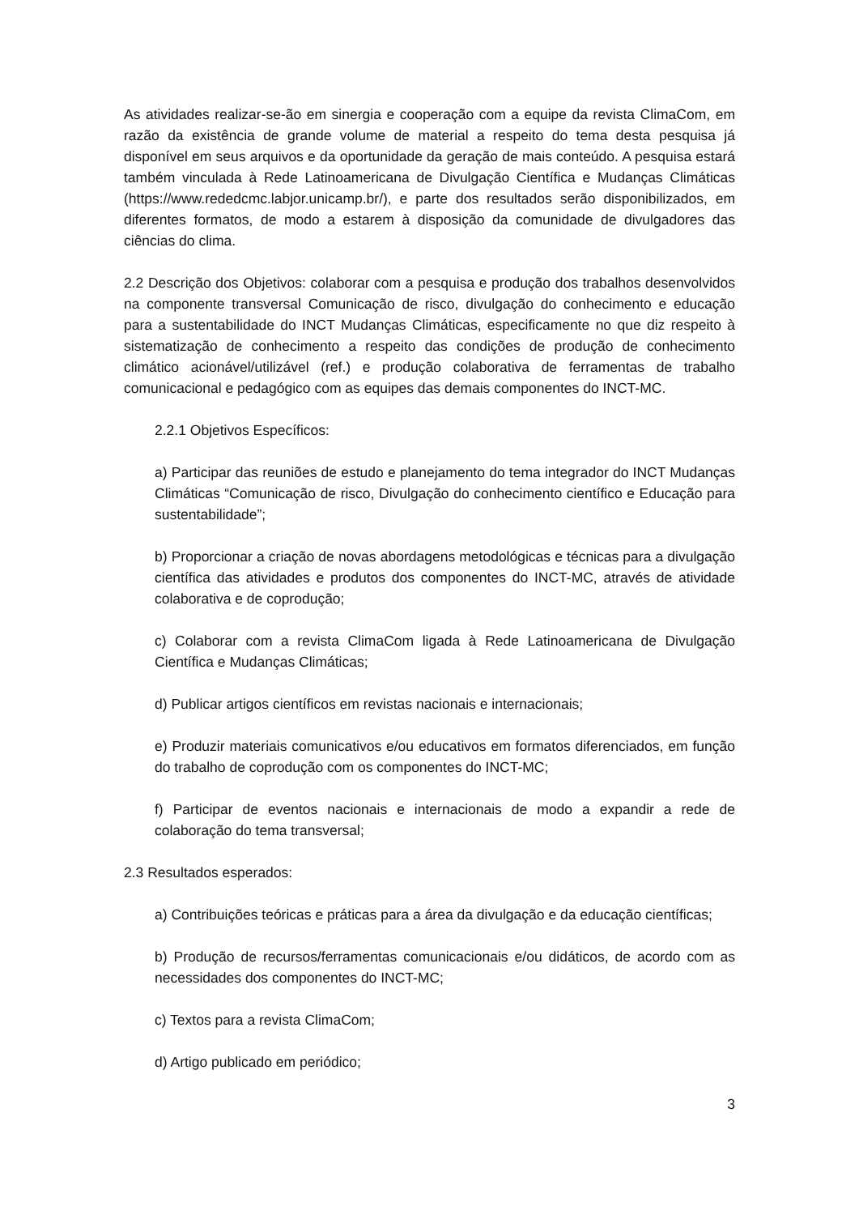As atividades realizar-se-ão em sinergia e cooperação com a equipe da revista ClimaCom, em razão da existência de grande volume de material a respeito do tema desta pesquisa já disponível em seus arquivos e da oportunidade da geração de mais conteúdo. A pesquisa estará também vinculada à Rede Latinoamericana de Divulgação Científica e Mudanças Climáticas (https://www.rededcmc.labjor.unicamp.br/), e parte dos resultados serão disponibilizados, em diferentes formatos, de modo a estarem à disposição da comunidade de divulgadores das ciências do clima.
2.2 Descrição dos Objetivos: colaborar com a pesquisa e produção dos trabalhos desenvolvidos na componente transversal Comunicação de risco, divulgação do conhecimento e educação para a sustentabilidade do INCT Mudanças Climáticas, especificamente no que diz respeito à sistematização de conhecimento a respeito das condições de produção de conhecimento climático acionável/utilizável (ref.) e produção colaborativa de ferramentas de trabalho comunicacional e pedagógico com as equipes das demais componentes do INCT-MC.
2.2.1 Objetivos Específicos:
a) Participar das reuniões de estudo e planejamento do tema integrador do INCT Mudanças Climáticas “Comunicação de risco, Divulgação do conhecimento científico e Educação para sustentabilidade”;
b) Proporcionar a criação de novas abordagens metodológicas e técnicas para a divulgação científica das atividades e produtos dos componentes do INCT-MC, através de atividade colaborativa e de coprodução;
c) Colaborar com a revista ClimaCom ligada à Rede Latinoamericana de Divulgação Científica e Mudanças Climáticas;
d) Publicar artigos científicos em revistas nacionais e internacionais;
e) Produzir materiais comunicativos e/ou educativos em formatos diferenciados, em função do trabalho de coprodução com os componentes do INCT-MC;
f) Participar de eventos nacionais e internacionais de modo a expandir a rede de colaboração do tema transversal;
2.3 Resultados esperados:
a) Contribuições teóricas e práticas para a área da divulgação e da educação científicas;
b) Produção de recursos/ferramentas comunicacionais e/ou didáticos, de acordo com as necessidades dos componentes do INCT-MC;
c) Textos para a revista ClimaCom;
d) Artigo publicado em periódico;
3